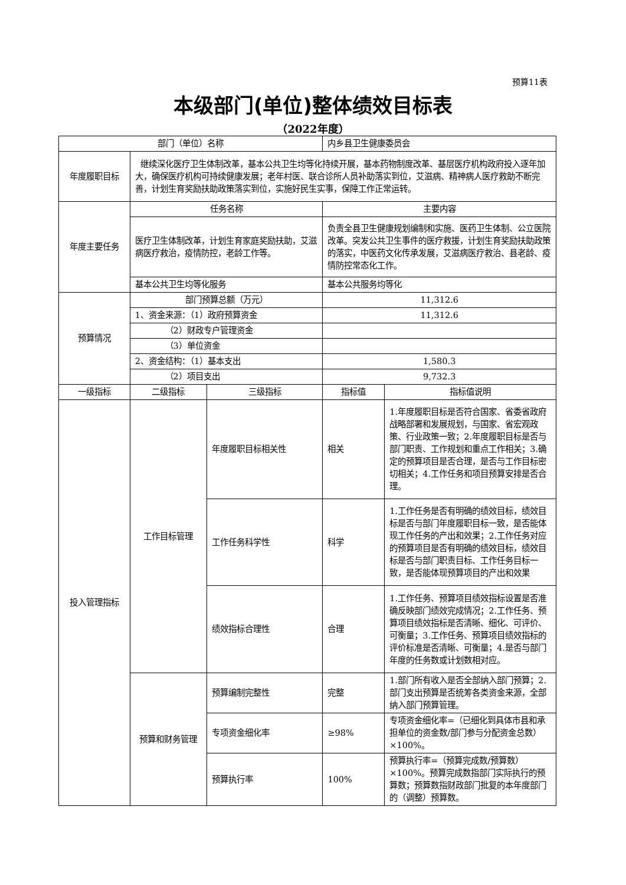预算11表
本级部门(单位)整体绩效目标表
（2022年度）
| 部门（单位）名称 | | | 内乡县卫生健康委员会 | |
| 年度履职目标 | 继续深化医疗卫生体制改革，基本公共卫生均等化持续开展，基本药物制度改革、基层医疗机构政府投入逐年加大，确保医疗机构可持续健康发展；老年村医、联合诊所人员补助落实到位，艾滋病、精神病人医疗救助不断完善，计划生育奖励扶助政策落实到位，实施好民生实事，保障工作正常运转。 | | | |
| 年度主要任务 | 任务名称 | | 主要内容 | |
| | 医疗卫生体制改革，计划生育家庭奖励扶助，艾滋病医疗救治，疫情防控，老龄工作等。 | | 负责全县卫生健康规划编制和实施、医药卫生体制、公立医院改革。突发公共卫生事件的医疗救援，计划生育奖励扶助政策的落实，中医药文化传承发展，艾滋病医疗救治、县老龄、疫情防控常态化工作。 | |
| | 基本公共卫生均等化服务 | | 基本公共服务均等化 | |
| 预算情况 | 部门预算总额（万元） | | 11,312.6 | |
| | 1、资金来源：（1）政府预算资金 | | 11,312.6 | |
| | （2）财政专户管理资金 | | | |
| | （3）单位资金 | | | |
| | 2、资金结构：（1）基本支出 | | 1,580.3 | |
| | （2）项目支出 | | 9,732.3 | |
| 一级指标 | 二级指标 | 三级指标 | 指标值 | 指标值说明 |
| 投入管理指标 | 工作目标管理 | 年度履职目标相关性 | 相关 | 1.年度履职目标是否符合国家、省委省政府战略部署和发展规划，与国家、省宏观政策、行业政策一致；2.年度履职目标是否与部门职责、工作规划和重点工作相关；3.确定的预算项目是否合理，是否与工作目标密切相关；4.工作任务和项目预算安排是否合理。 |
| | | 工作任务科学性 | 科学 | 1.工作任务是否有明确的绩效目标，绩效目标是否与部门年度履职目标一致，是否能体现工作任务的产出和效果；2.工作任务对应的预算项目是否有明确的绩效目标，绩效目标是否与部门职责目标、工作任务目标一致，是否能体现预算项目的产出和效果 |
| | | 绩效指标合理性 | 合理 | 1.工作任务、预算项目绩效指标设置是否准确反映部门绩效完成情况；2.工作任务、预算项目绩效指标是否清晰、细化、可评价、可衡量；3.工作任务、预算项目绩效指标的评价标准是否清晰、可衡量；4.是否与部门年度的任务数或计划数相对应。 |
| | 预算和财务管理 | 预算编制完整性 | 完整 | 1.部门所有收入是否全部纳入部门预算；2.部门支出预算是否统筹各类资金来源，全部纳入部门预算管理。 |
| | | 专项资金细化率 | ≥98% | 专项资金细化率=（已细化到具体市县和承担单位的资金数/部门参与分配资金总数）×100%。 |
| | | 预算执行率 | 100% | 预算执行率=（预算完成数/预算数）×100%。预算完成数指部门实际执行的预算数；预算数指财政部门批复的本年度部门的（调整）预算数。 |